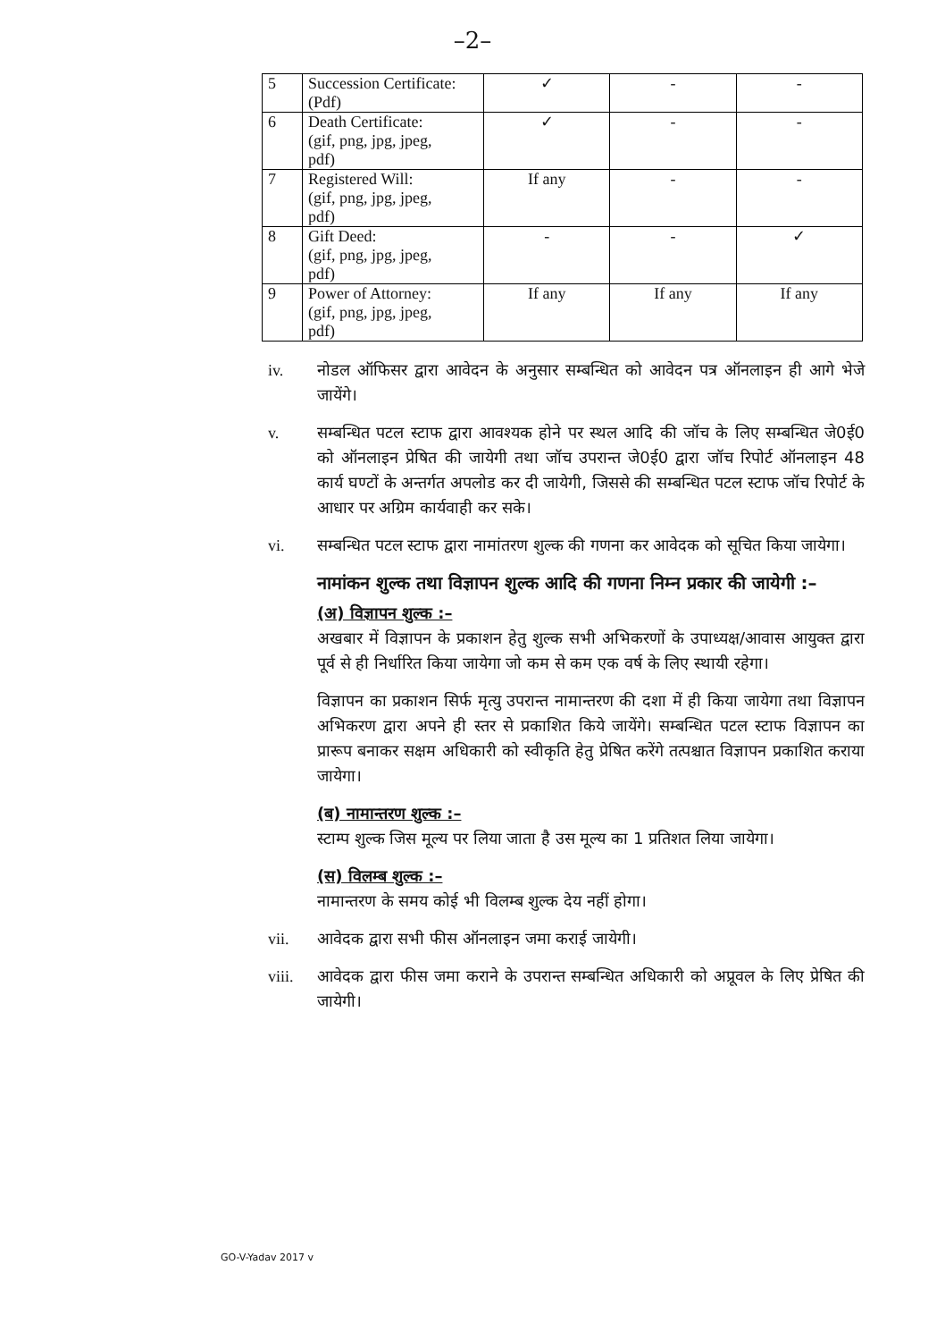–2–
| 5 | Succession Certificate: (Pdf) | ✓ | - | - |
| 6 | Death Certificate: (gif, png, jpg, jpeg, pdf) | ✓ | - | - |
| 7 | Registered Will: (gif, png, jpg, jpeg, pdf) | If any | - | - |
| 8 | Gift Deed: (gif, png, jpg, jpeg, pdf) | - | - | ✓ |
| 9 | Power of Attorney: (gif, png, jpg, jpeg, pdf) | If any | If any | If any |
iv. नोडल ऑफिसर द्वारा आवेदन के अनुसार सम्बन्धित को आवेदन पत्र ऑनलाइन ही आगे भेजे जायेंगे।
v. सम्बन्धित पटल स्टाफ द्वारा आवश्यक होने पर स्थल आदि की जॉच के लिए सम्बन्धित जे0ई0 को ऑनलाइन प्रेषित की जायेगी तथा जॉच उपरान्त जे0ई0 द्वारा जॉच रिपोर्ट ऑनलाइन 48 कार्य घण्टों के अन्तर्गत अपलोड कर दी जायेगी, जिससे की सम्बन्धित पटल स्टाफ जॉच रिपोर्ट के आधार पर अग्रिम कार्यवाही कर सके।
vi. सम्बन्धित पटल स्टाफ द्वारा नामांतरण शुल्क की गणना कर आवेदक को सूचित किया जायेगा।
नामांकन शुल्क तथा विज्ञापन शुल्क आदि की गणना निम्न प्रकार की जायेगी :–
(अ) विज्ञापन शुल्क :–
अखबार में विज्ञापन के प्रकाशन हेतु शुल्क सभी अभिकरणों के उपाध्यक्ष/आवास आयुक्त द्वारा पूर्व से ही निर्धारित किया जायेगा जो कम से कम एक वर्ष के लिए स्थायी रहेगा।
विज्ञापन का प्रकाशन सिर्फ मृत्यु उपरान्त नामान्तरण की दशा में ही किया जायेगा तथा विज्ञापन अभिकरण द्वारा अपने ही स्तर से प्रकाशित किये जायेंगे। सम्बन्धित पटल स्टाफ विज्ञापन का प्रारूप बनाकर सक्षम अधिकारी को स्वीकृति हेतु प्रेषित करेंगे तत्पश्चात विज्ञापन प्रकाशित कराया जायेगा।
(ब) नामान्तरण शुल्क :–
स्टाम्प शुल्क जिस मूल्य पर लिया जाता है उस मूल्य का 1 प्रतिशत लिया जायेगा।
(स) विलम्ब शुल्क :–
नामान्तरण के समय कोई भी विलम्ब शुल्क देय नहीं होगा।
vii. आवेदक द्वारा सभी फीस ऑनलाइन जमा कराई जायेगी।
viii. आवेदक द्वारा फीस जमा कराने के उपरान्त सम्बन्धित अधिकारी को अप्रूवल के लिए प्रेषित की जायेगी।
GO-V-Yadav 2017 v